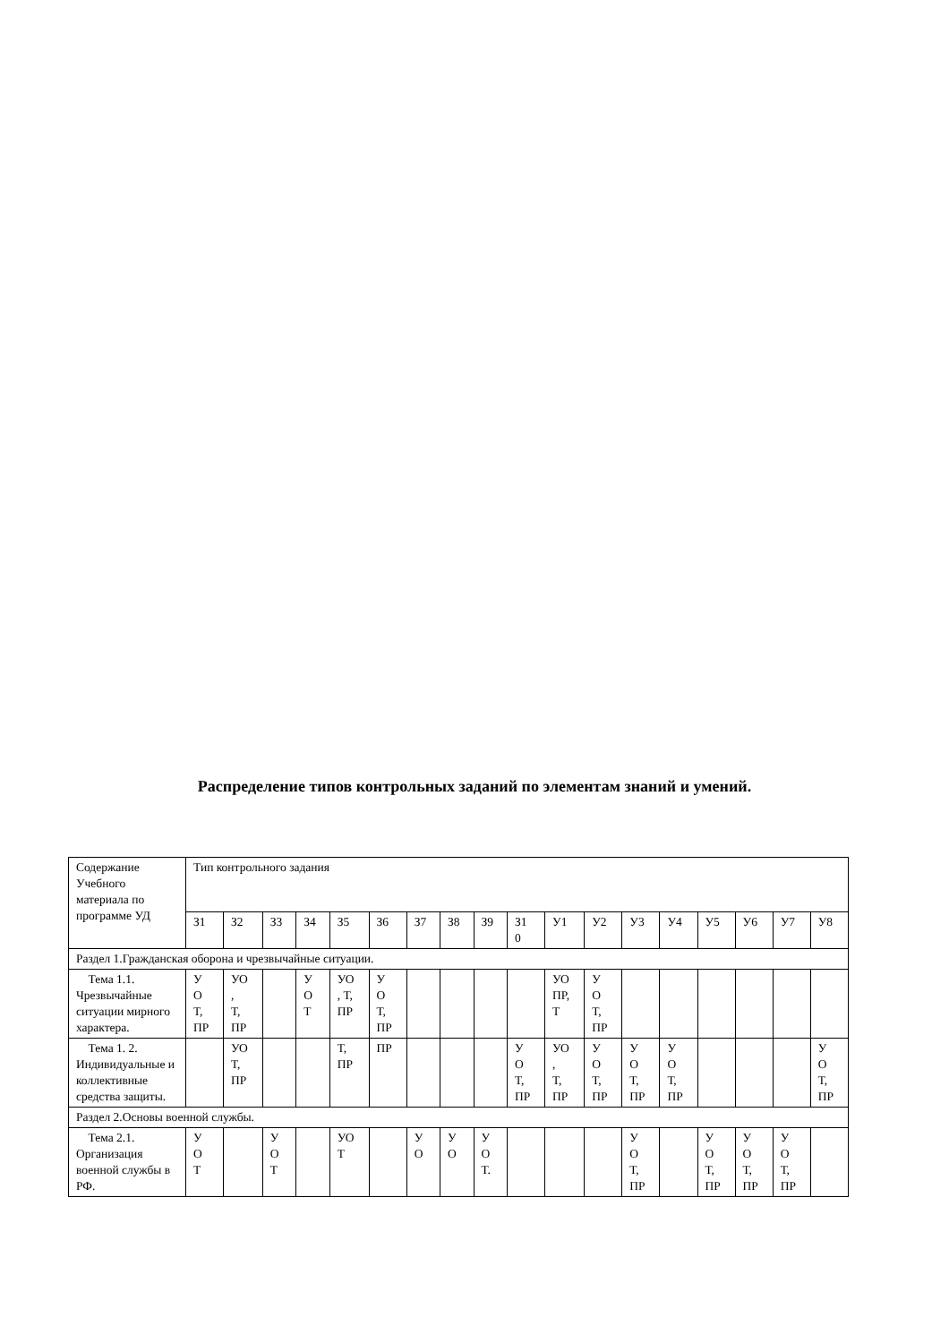Распределение типов контрольных заданий по элементам знаний и умений.
| Содержание Учебного материала по программе УД | Тип контрольного задания | | | | | | | | | | | | | | | | | |
| --- | --- | --- | --- | --- | --- | --- | --- | --- | --- | --- | --- | --- | --- | --- | --- | --- | --- | --- |
| | З1 | З2 | З3 | З4 | З5 | З6 | З7 | З8 | З9 | З1 0 | У1 | У2 | У3 | У4 | У5 | У6 | У7 | У8 |
| Раздел 1.Гражданская оборона и чрезвычайные ситуации. | | | | | | | | | | | | | | | | | | |
| Тема 1.1. Чрезвычайные ситуации мирного характера. | У О Т, ПР | УО , Т, ПР | | У О Т | УО , Т, ПР | У О Т, ПР | | | | | УО ПР, Т | У О Т, ПР | | | | | | |
| Тема 1. 2. Индивидуальные и коллективные средства защиты. | | УО Т, ПР | | | Т, ПР | ПР | | | | У О Т, ПР | УО , Т, ПР | У О Т, ПР | У О Т, ПР | У О Т, ПР | | | | У О Т, ПР |
| Раздел 2.Основы военной службы. | | | | | | | | | | | | | | | | | | |
| Тема 2.1. Организация военной службы в РФ. | У О Т | | У О Т | | УО Т | | У О | У О | У О Т. | | | | У О Т, ПР | | У О Т, ПР | У О Т, ПР | У О Т, ПР | |